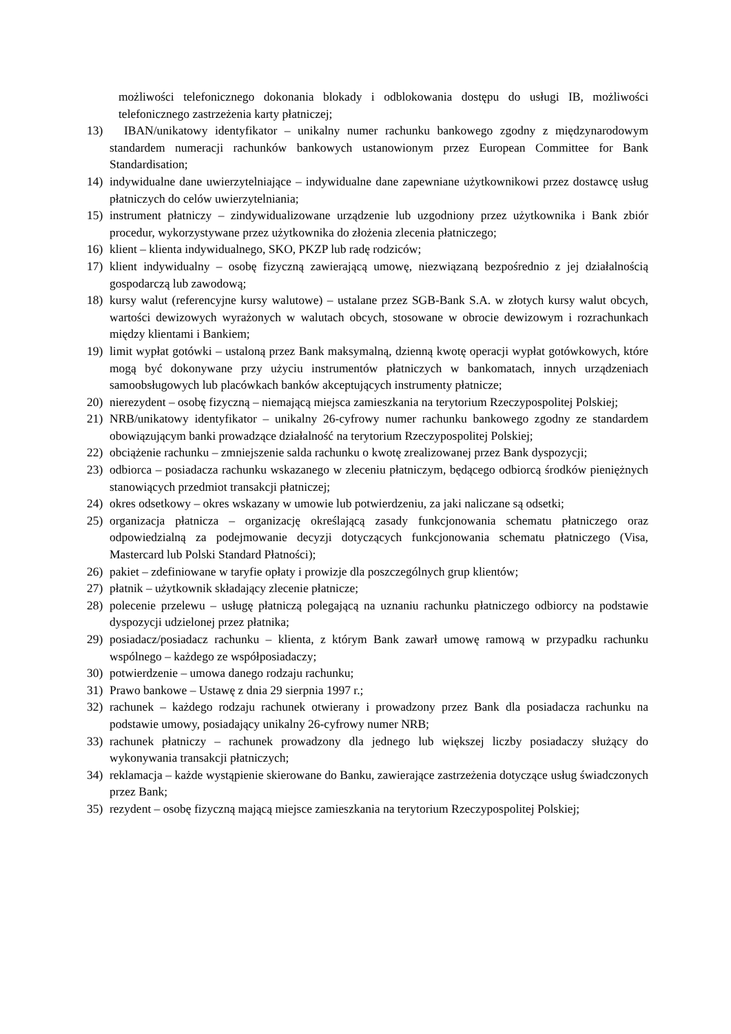możliwości telefonicznego dokonania blokady i odblokowania dostępu do usługi IB, możliwości telefonicznego zastrzeżenia karty płatniczej;
13) IBAN/unikatowy identyfikator – unikalny numer rachunku bankowego zgodny z międzynarodowym standardem numeracji rachunków bankowych ustanowionym przez European Committee for Bank Standardisation;
14) indywidualne dane uwierzytelniające – indywidualne dane zapewniane użytkownikowi przez dostawcę usług płatniczych do celów uwierzytelniania;
15) instrument płatniczy – zindywidualizowane urządzenie lub uzgodniony przez użytkownika i Bank zbiór procedur, wykorzystywane przez użytkownika do złożenia zlecenia płatniczego;
16) klient – klienta indywidualnego, SKO, PKZP lub radę rodziców;
17) klient indywidualny – osobę fizyczną zawierającą umowę, niezwiązaną bezpośrednio z jej działalnością gospodarczą lub zawodową;
18) kursy walut (referencyjne kursy walutowe) – ustalane przez SGB-Bank S.A. w złotych kursy walut obcych, wartości dewizowych wyrażonych w walutach obcych, stosowane w obrocie dewizowym i rozrachunkach między klientami i Bankiem;
19) limit wypłat gotówki – ustaloną przez Bank maksymalną, dzienną kwotę operacji wypłat gotówkowych, które mogą być dokonywane przy użyciu instrumentów płatniczych w bankomatach, innych urządzeniach samoobsługowych lub placówkach banków akceptujących instrumenty płatnicze;
20) nierezydent – osobę fizyczną – niemającą miejsca zamieszkania na terytorium Rzeczypospolitej Polskiej;
21) NRB/unikatowy identyfikator – unikalny 26-cyfrowy numer rachunku bankowego zgodny ze standardem obowiązującym banki prowadzące działalność na terytorium Rzeczypospolitej Polskiej;
22) obciążenie rachunku – zmniejszenie salda rachunku o kwotę zrealizowanej przez Bank dyspozycji;
23) odbiorca – posiadacza rachunku wskazanego w zleceniu płatniczym, będącego odbiorcą środków pieniężnych stanowiących przedmiot transakcji płatniczej;
24) okres odsetkowy – okres wskazany w umowie lub potwierdzeniu, za jaki naliczane są odsetki;
25) organizacja płatnicza – organizację określającą zasady funkcjonowania schematu płatniczego oraz odpowiedzialną za podejmowanie decyzji dotyczących funkcjonowania schematu płatniczego (Visa, Mastercard lub Polski Standard Płatności);
26) pakiet – zdefiniowane w taryfie opłaty i prowizje dla poszczególnych grup klientów;
27) płatnik – użytkownik składający zlecenie płatnicze;
28) polecenie przelewu – usługę płatniczą polegającą na uznaniu rachunku płatniczego odbiorcy na podstawie dyspozycji udzielonej przez płatnika;
29) posiadacz/posiadacz rachunku – klienta, z którym Bank zawarł umowę ramową w przypadku rachunku wspólnego – każdego ze współposiadaczy;
30) potwierdzenie – umowa danego rodzaju rachunku;
31) Prawo bankowe – Ustawę z dnia 29 sierpnia 1997 r.;
32) rachunek – każdego rodzaju rachunek otwierany i prowadzony przez Bank dla posiadacza rachunku na podstawie umowy, posiadający unikalny 26-cyfrowy numer NRB;
33) rachunek płatniczy – rachunek prowadzony dla jednego lub większej liczby posiadaczy służący do wykonywania transakcji płatniczych;
34) reklamacja – każde wystąpienie skierowane do Banku, zawierające zastrzeżenia dotyczące usług świadczonych przez Bank;
35) rezydent – osobę fizyczną mającą miejsce zamieszkania na terytorium Rzeczypospolitej Polskiej;